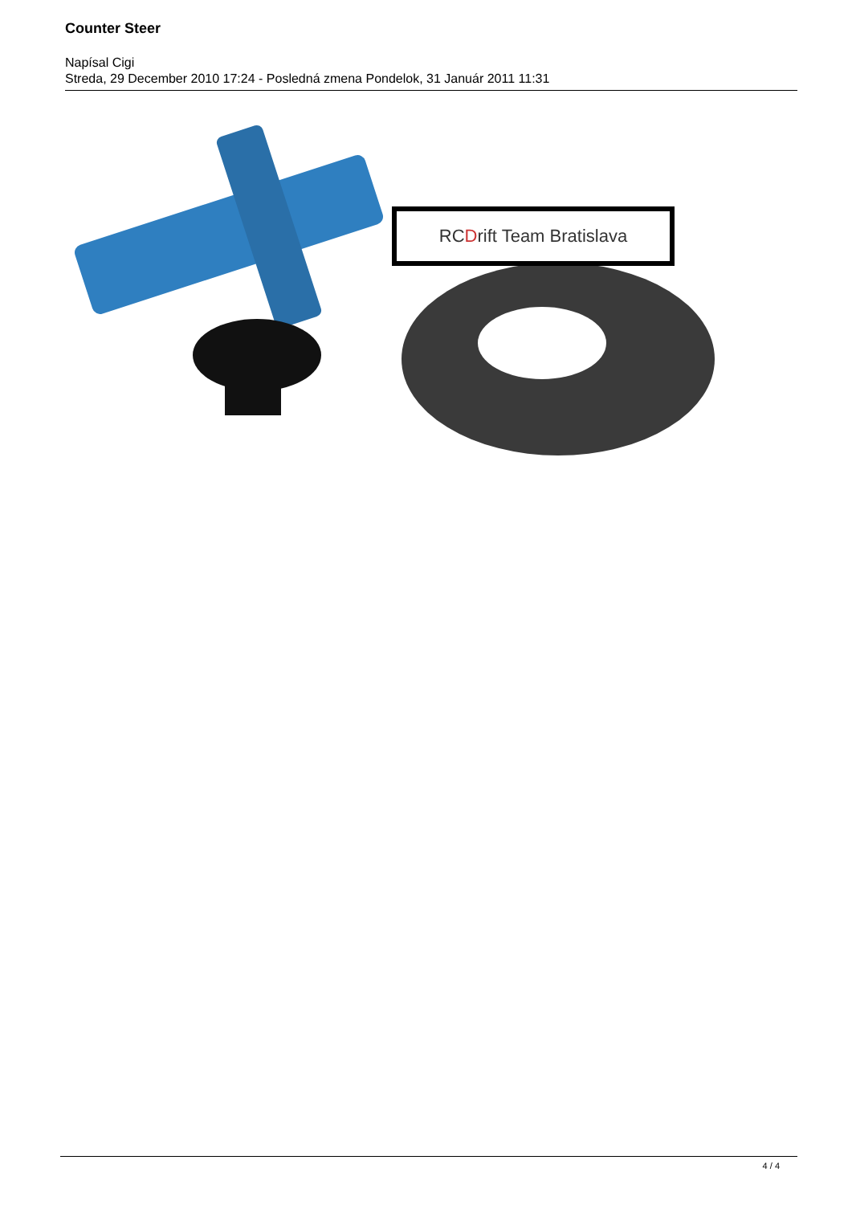Counter Steer
Napísal Cigi
Streda, 29 December 2010 17:24 - Posledná zmena Pondelok, 31 Január 2011 11:31
RC D rift Team Bratislava
4 / 4